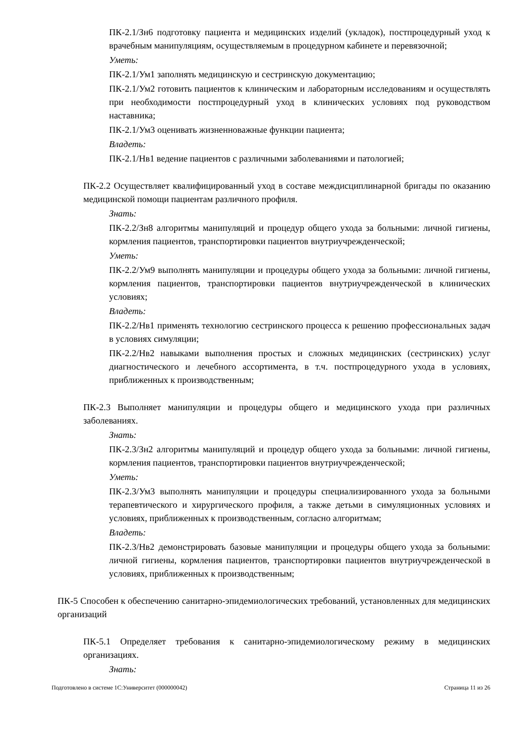ПК-2.1/Зн6 подготовку пациента и медицинских изделий (укладок), постпроцедурный уход к врачебным манипуляциям, осуществляемым в процедурном кабинете и перевязочной;
Уметь:
ПК-2.1/Ум1 заполнять медицинскую и сестринскую документацию;
ПК-2.1/Ум2 готовить пациентов к клиническим и лабораторным исследованиям и осуществлять при необходимости постпроцедурный уход в клинических условиях под руководством наставника;
ПК-2.1/Ум3 оценивать жизненноважные функции пациента;
Владеть:
ПК-2.1/Нв1 ведение пациентов с различными заболеваниями и патологией;
ПК-2.2 Осуществляет квалифицированный уход в составе междисциплинарной бригады по оказанию медицинской помощи пациентам различного профиля.
Знать:
ПК-2.2/Зн8 алгоритмы манипуляций и процедур общего ухода за больными: личной гигиены, кормления пациентов, транспортировки пациентов внутриучрежденческой;
Уметь:
ПК-2.2/Ум9 выполнять манипуляции и процедуры общего ухода за больными: личной гигиены, кормления пациентов, транспортировки пациентов внутриучрежденческой в клинических условиях;
Владеть:
ПК-2.2/Нв1 применять технологию сестринского процесса к решению профессиональных задач в условиях симуляции;
ПК-2.2/Нв2 навыками выполнения простых и сложных медицинских (сестринских) услуг диагностического и лечебного ассортимента, в т.ч. постпроцедурного ухода в условиях, приближенных к производственным;
ПК-2.3 Выполняет манипуляции и процедуры общего и медицинского ухода при различных заболеваниях.
Знать:
ПК-2.3/Зн2 алгоритмы манипуляций и процедур общего ухода за больными: личной гигиены, кормления пациентов, транспортировки пациентов внутриучрежденческой;
Уметь:
ПК-2.3/Ум3 выполнять манипуляции и процедуры специализированного ухода за больными терапевтического и хирургического профиля, а также детьми в симуляционных условиях и условиях, приближенных к производственным, согласно алгоритмам;
Владеть:
ПК-2.3/Нв2 демонстрировать базовые манипуляции и процедуры общего ухода за больными: личной гигиены, кормления пациентов, транспортировки пациентов внутриучрежденческой в условиях, приближенных к производственным;
ПК-5 Способен к обеспечению санитарно-эпидемиологических требований, установленных для медицинских организаций
ПК-5.1 Определяет требования к санитарно-эпидемиологическому режиму в медицинских организациях.
Знать:
Подготовлено в системе 1С:Университет (000000042) Страница 11 из 26